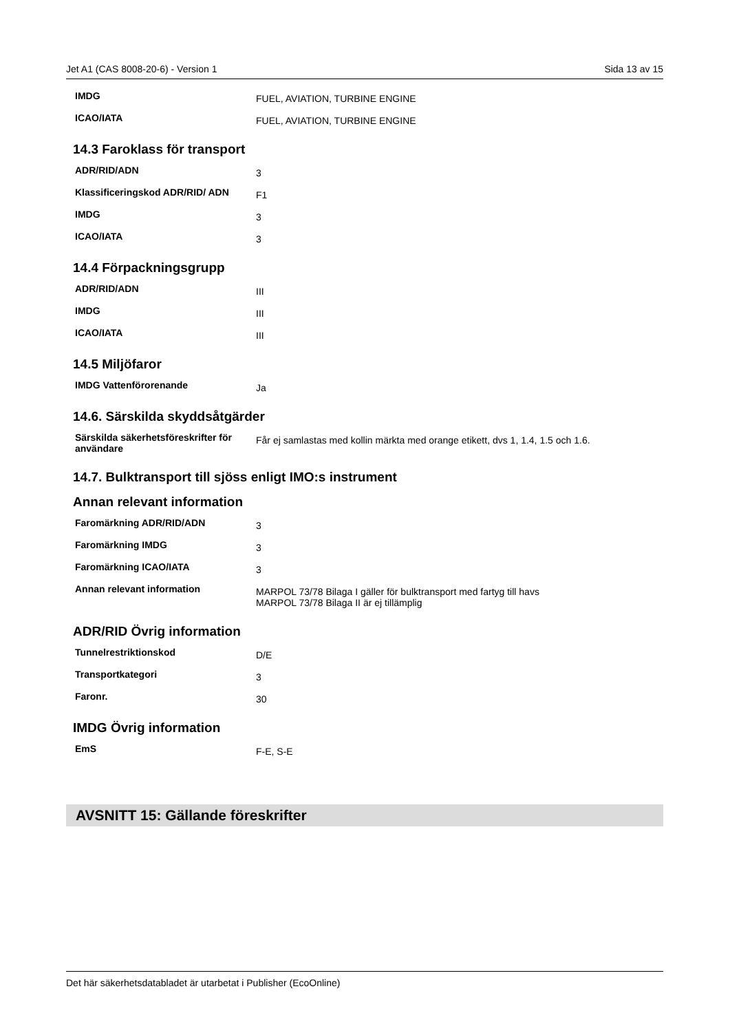Jet A1 (CAS 8008-20-6) - Version 1 Sida 13 av 15
| IMDG | FUEL, AVIATION, TURBINE ENGINE |
| ICAO/IATA | FUEL, AVIATION, TURBINE ENGINE |
14.3 Faroklass för transport
| ADR/RID/ADN | 3 |
| Klassificeringskod ADR/RID/ ADN | F1 |
| IMDG | 3 |
| ICAO/IATA | 3 |
14.4 Förpackningsgrupp
| ADR/RID/ADN | III |
| IMDG | III |
| ICAO/IATA | III |
14.5 Miljöfaror
| IMDG Vattenförorenande | Ja |
14.6. Särskilda skyddsåtgärder
| Särskilda säkerhetsföreskrifter för användare | Får ej samlastas med kollin märkta med orange etikett, dvs 1, 1.4, 1.5 och 1.6. |
14.7. Bulktransport till sjöss enligt IMO:s instrument
Annan relevant information
| Faromärkning ADR/RID/ADN | 3 |
| Faromärkning IMDG | 3 |
| Faromärkning ICAO/IATA | 3 |
| Annan relevant information | MARPOL 73/78 Bilaga I gäller för bulktransport med fartyg till havs MARPOL 73/78 Bilaga II är ej tillämplig |
ADR/RID Övrig information
| Tunnelrestriktionskod | D/E |
| Transportkategori | 3 |
| Faronr. | 30 |
IMDG Övrig information
| EmS | F-E, S-E |
AVSNITT 15: Gällande föreskrifter
Det här säkerhetsdatabladet är utarbetat i Publisher (EcoOnline)